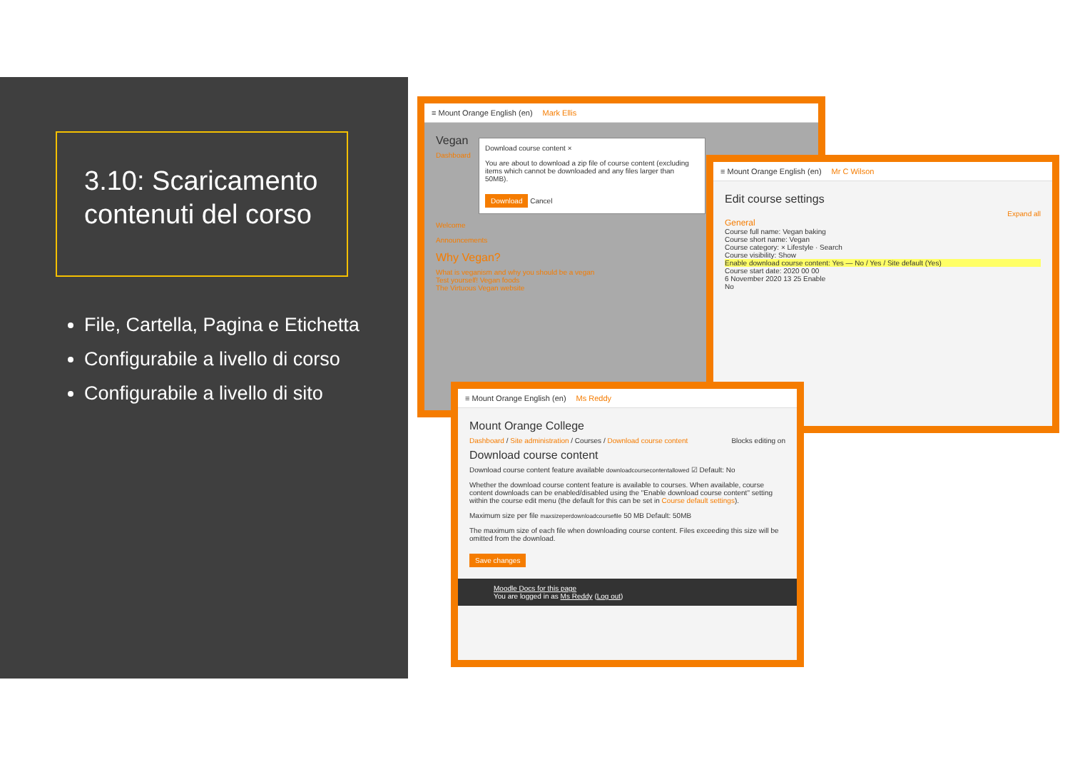3.10: Scaricamento contenuti del corso
File, Cartella, Pagina e Etichetta
Configurabile a livello di corso
Configurabile a livello di sito
≡ Mount Orange English (en) Mark Ellis
Vegan
Dashboard
Download course content ×
You are about to download a zip file of course content (excluding items which cannot be downloaded and any files larger than 50MB).
Download Cancel
Welcome
Announcements
Why Vegan?
What is veganism and why you should be a vegan
Test yourself! Vegan foods
The Virtuous Vegan website
≡ Mount Orange English (en) Mr C Wilson
Edit course settings
Expand all
General
Course full name: Vegan baking
Course short name: Vegan
Course category: × Lifestyle · Search
Course visibility: Show
Enable download course content: Yes — No / Yes / Site default (Yes)
Course start date: 2020 00 00
6 November 2020 13 25 Enable
No
≡ Mount Orange English (en) Ms Reddy
Mount Orange College
Dashboard / Site administration / Courses / Download course content Blocks editing on
Download course content
Download course content feature available downloadcoursecontentallowed ☑ Default: No
Whether the download course content feature is available to courses. When available, course content downloads can be enabled/disabled using the "Enable download course content" setting within the course edit menu (the default for this can be set in Course default settings).
Maximum size per file maxsizeperdownloadcoursefile 50 MB Default: 50MB
The maximum size of each file when downloading course content. Files exceeding this size will be omitted from the download.
Save changes
Moodle Docs for this page
You are logged in as Ms Reddy (Log out)